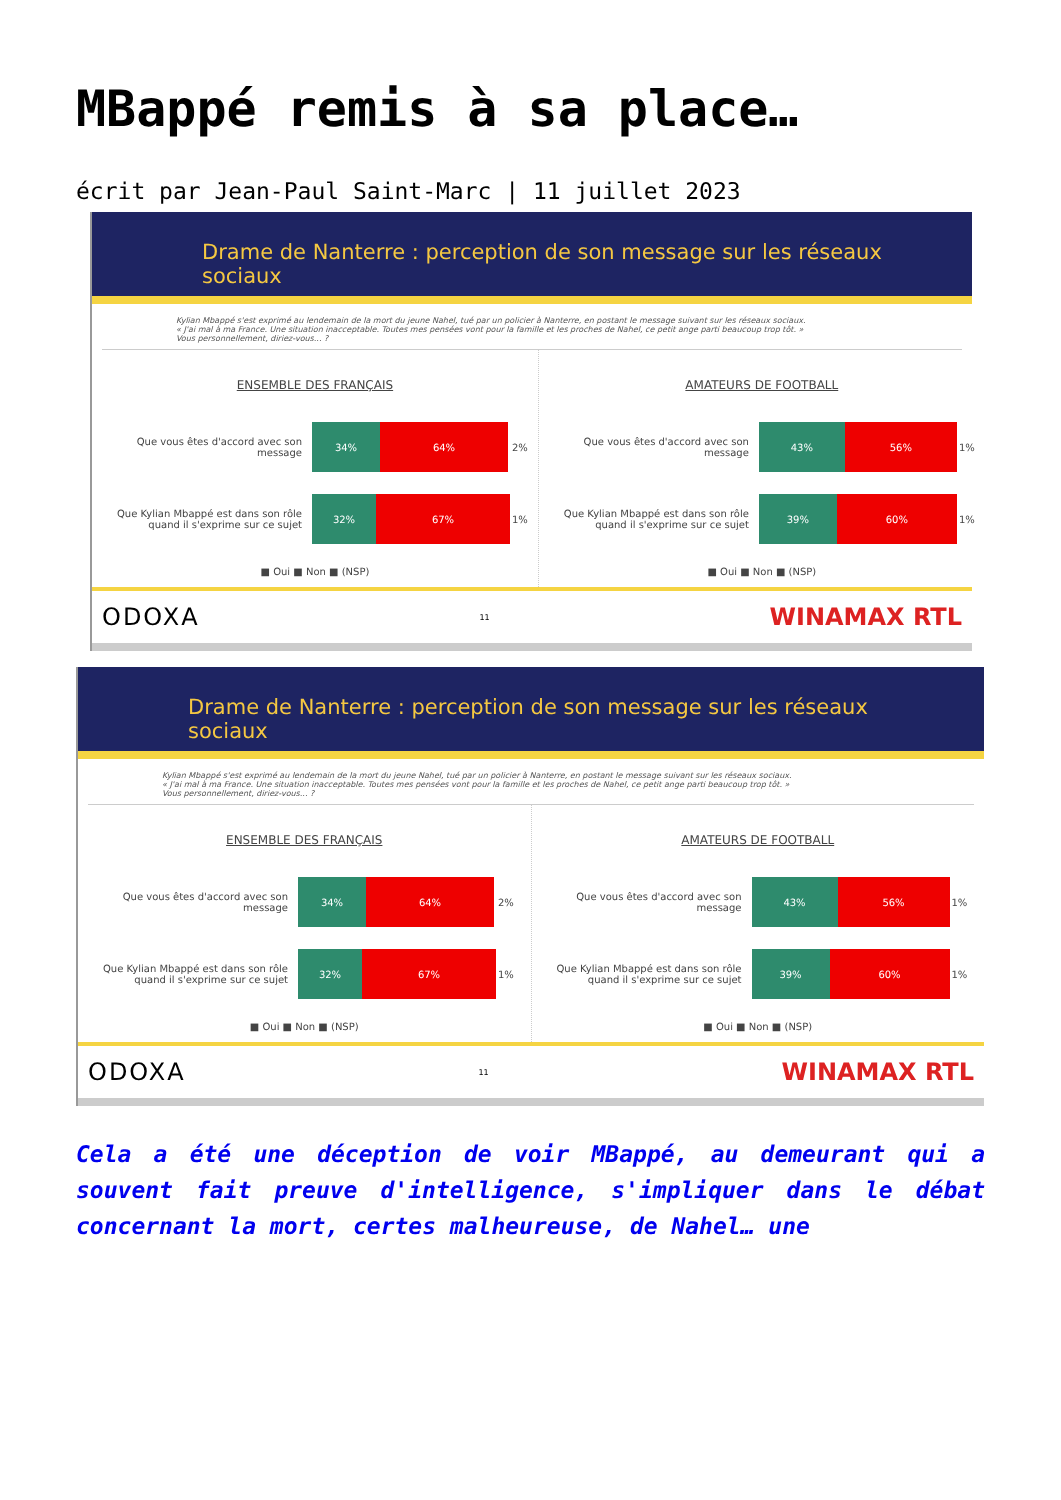MBappé remis à sa place…
écrit par Jean-Paul Saint-Marc | 11 juillet 2023
Drame de Nanterre : perception de son message sur les réseaux sociaux
Kylian Mbappé s'est exprimé au lendemain de la mort du jeune Nahel, tué par un policier à Nanterre, en postant le message suivant sur les réseaux sociaux.
« J'ai mal à ma France. Une situation inacceptable. Toutes mes pensées vont pour la famille et les proches de Nahel, ce petit ange parti beaucoup trop tôt. »
Vous personnellement, diriez-vous... ?
ENSEMBLE DES FRANÇAIS
Que vous êtes d'accord avec son message
34% 64%
2%
Que Kylian Mbappé est dans son rôle quand il s'exprime sur ce sujet
32% 67%
1%
■ Oui ■ Non ■ (NSP)
AMATEURS DE FOOTBALL
Que vous êtes d'accord avec son message
43% 56%
1%
Que Kylian Mbappé est dans son rôle quand il s'exprime sur ce sujet
39% 60%
1%
■ Oui ■ Non ■ (NSP)
ODOXA 11 WINAMAX RTL
Drame de Nanterre : perception de son message sur les réseaux sociaux
Kylian Mbappé s'est exprimé au lendemain de la mort du jeune Nahel, tué par un policier à Nanterre, en postant le message suivant sur les réseaux sociaux.
« J'ai mal à ma France. Une situation inacceptable. Toutes mes pensées vont pour la famille et les proches de Nahel, ce petit ange parti beaucoup trop tôt. »
Vous personnellement, diriez-vous... ?
ENSEMBLE DES FRANÇAIS
Que vous êtes d'accord avec son message
34% 64%
2%
Que Kylian Mbappé est dans son rôle quand il s'exprime sur ce sujet
32% 67%
1%
■ Oui ■ Non ■ (NSP)
AMATEURS DE FOOTBALL
Que vous êtes d'accord avec son message
43% 56%
1%
Que Kylian Mbappé est dans son rôle quand il s'exprime sur ce sujet
39% 60%
1%
■ Oui ■ Non ■ (NSP)
ODOXA 11 WINAMAX RTL
Cela a été une déception de voir MBappé, au demeurant qui a souvent fait preuve d'intelligence, s'impliquer dans le débat concernant la mort, certes malheureuse, de Nahel… une